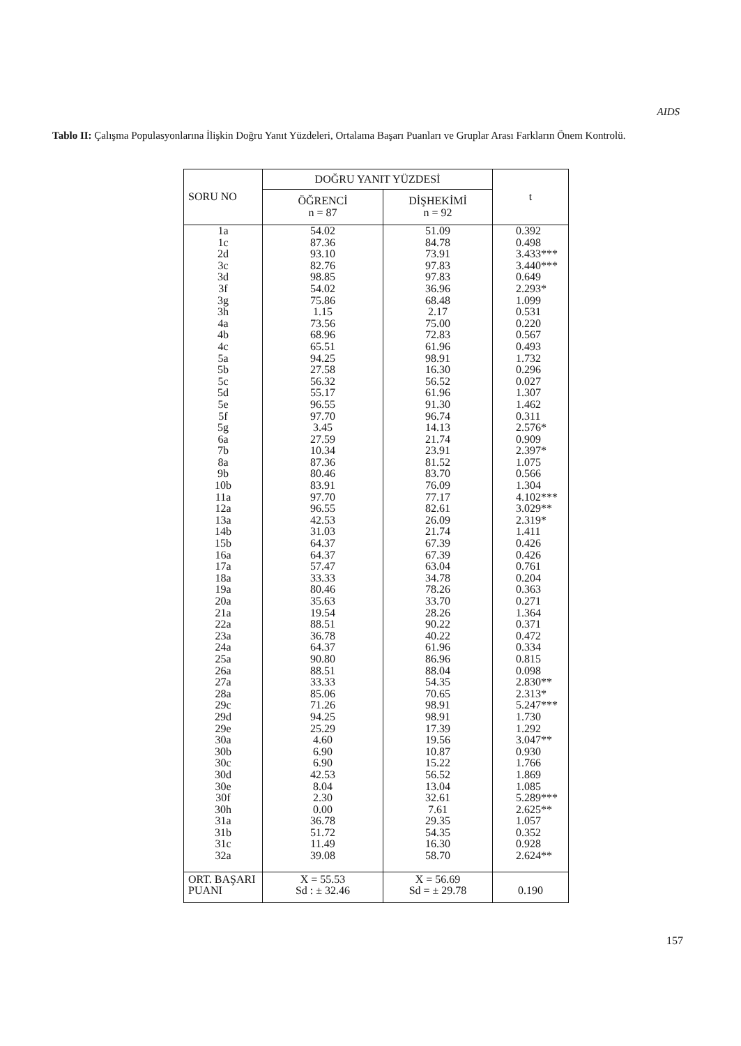AIDS
Tablo II: Çalışma Populasyonlarına İlişkin Doğru Yanıt Yüzdeleri, Ortalama Başarı Puanları ve Gruplar Arası Farkların Önem Kontrolü.
| SORU NO | DOĞRU YANIT YÜZDESİ | | t |
| --- | --- | --- | --- |
| | ÖĞRENCİ n = 87 | DİŞHEKİMİ n = 92 | |
| 1a | 54.02 | 51.09 | 0.392 |
| 1c | 87.36 | 84.78 | 0.498 |
| 2d | 93.10 | 73.91 | 3.433*** |
| 3c | 82.76 | 97.83 | 3.440*** |
| 3d | 98.85 | 97.83 | 0.649 |
| 3f | 54.02 | 36.96 | 2.293* |
| 3g | 75.86 | 68.48 | 1.099 |
| 3h | 1.15 | 2.17 | 0.531 |
| 4a | 73.56 | 75.00 | 0.220 |
| 4b | 68.96 | 72.83 | 0.567 |
| 4c | 65.51 | 61.96 | 0.493 |
| 5a | 94.25 | 98.91 | 1.732 |
| 5b | 27.58 | 16.30 | 0.296 |
| 5c | 56.32 | 56.52 | 0.027 |
| 5d | 55.17 | 61.96 | 1.307 |
| 5e | 96.55 | 91.30 | 1.462 |
| 5f | 97.70 | 96.74 | 0.311 |
| 5g | 3.45 | 14.13 | 2.576* |
| 6a | 27.59 | 21.74 | 0.909 |
| 7b | 10.34 | 23.91 | 2.397* |
| 8a | 87.36 | 81.52 | 1.075 |
| 9b | 80.46 | 83.70 | 0.566 |
| 10b | 83.91 | 76.09 | 1.304 |
| 11a | 97.70 | 77.17 | 4.102*** |
| 12a | 96.55 | 82.61 | 3.029** |
| 13a | 42.53 | 26.09 | 2.319* |
| 14b | 31.03 | 21.74 | 1.411 |
| 15b | 64.37 | 67.39 | 0.426 |
| 16a | 64.37 | 67.39 | 0.426 |
| 17a | 57.47 | 63.04 | 0.761 |
| 18a | 33.33 | 34.78 | 0.204 |
| 19a | 80.46 | 78.26 | 0.363 |
| 20a | 35.63 | 33.70 | 0.271 |
| 21a | 19.54 | 28.26 | 1.364 |
| 22a | 88.51 | 90.22 | 0.371 |
| 23a | 36.78 | 40.22 | 0.472 |
| 24a | 64.37 | 61.96 | 0.334 |
| 25a | 90.80 | 86.96 | 0.815 |
| 26a | 88.51 | 88.04 | 0.098 |
| 27a | 33.33 | 54.35 | 2.830** |
| 28a | 85.06 | 70.65 | 2.313* |
| 29c | 71.26 | 98.91 | 5.247*** |
| 29d | 94.25 | 98.91 | 1.730 |
| 29e | 25.29 | 17.39 | 1.292 |
| 30a | 4.60 | 19.56 | 3.047** |
| 30b | 6.90 | 10.87 | 0.930 |
| 30c | 6.90 | 15.22 | 1.766 |
| 30d | 42.53 | 56.52 | 1.869 |
| 30e | 8.04 | 13.04 | 1.085 |
| 30f | 2.30 | 32.61 | 5.289*** |
| 30h | 0.00 | 7.61 | 2.625** |
| 31a | 36.78 | 29.35 | 1.057 |
| 31b | 51.72 | 54.35 | 0.352 |
| 31c | 11.49 | 16.30 | 0.928 |
| 32a | 39.08 | 58.70 | 2.624** |
| ORT. BAŞARI PUANI | X = 55.53 Sd : ± 32.46 | X = 56.69 Sd = ± 29.78 | 0.190 |
157